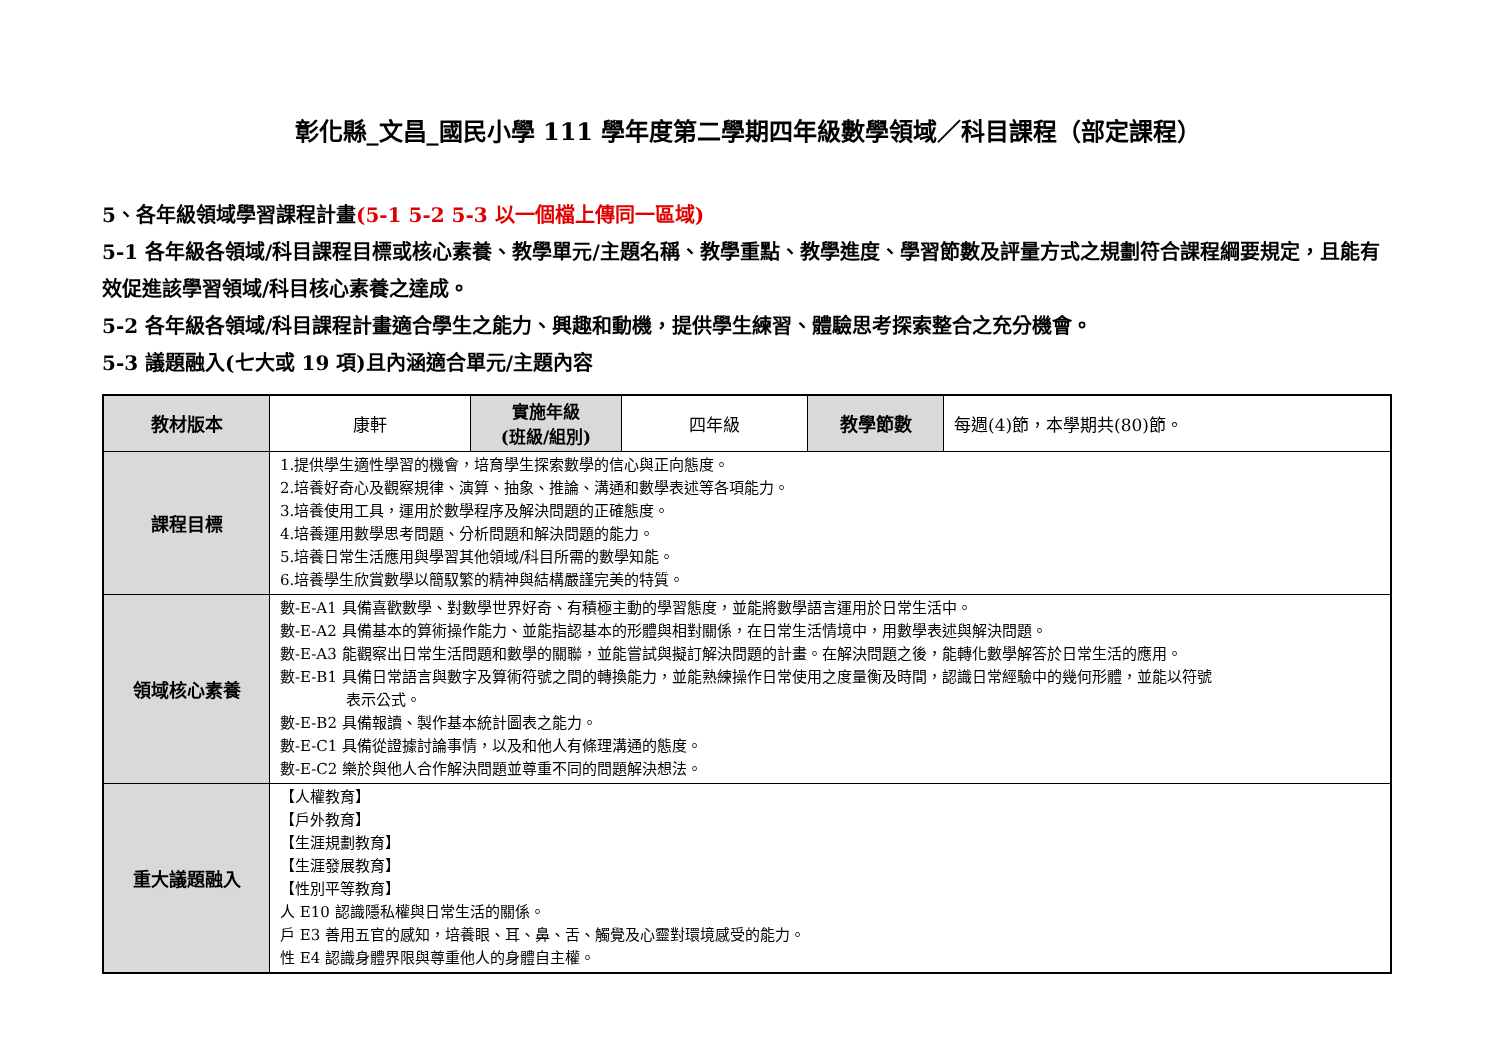彰化縣_文昌_國民小學 111 學年度第二學期四年級數學領域／科目課程（部定課程）
5、各年級領域學習課程計畫(5-1 5-2 5-3 以一個檔上傳同一區域)
5-1 各年級各領域/科目課程目標或核心素養、教學單元/主題名稱、教學重點、教學進度、學習節數及評量方式之規劃符合課程綱要規定，且能有效促進該學習領域/科目核心素養之達成。
5-2 各年級各領域/科目課程計畫適合學生之能力、興趣和動機，提供學生練習、體驗思考探索整合之充分機會。
5-3 議題融入(七大或 19 項)且內涵適合單元/主題內容
| 教材版本 | 康軒 | 實施年級 (班級/組別) | 四年級 | 教學節數 | 每週(4)節，本學期共(80)節。 |
| 課程目標 | 1.提供學生適性學習的機會，培育學生探索數學的信心與正向態度。 2.培養好奇心及觀察規律、演算、抽象、推論、溝通和數學表述等各項能力。 3.培養使用工具，運用於數學程序及解決問題的正確態度。 4.培養運用數學思考問題、分析問題和解決問題的能力。 5.培養日常生活應用與學習其他領域/科目所需的數學知能。 6.培養學生欣賞數學以簡馭繁的精神與結構嚴謹完美的特質。 | | | | |
| 領域核心素養 | 數-E-A1 具備喜歡數學、對數學世界好奇、有積極主動的學習態度，並能將數學語言運用於日常生活中。 數-E-A2 具備基本的算術操作能力、並能指認基本的形體與相對關係，在日常生活情境中，用數學表述與解決問題。 數-E-A3 能觀察出日常生活問題和數學的關聯，並能嘗試與擬訂解決問題的計畫。在解決問題之後，能轉化數學解答於日常生活的應用。 數-E-B1 具備日常語言與數字及算術符號之間的轉換能力，並能熟練操作日常使用之度量衡及時間，認識日常經驗中的幾何形體，並能以符號 表示公式。 數-E-B2 具備報讀、製作基本統計圖表之能力。 數-E-C1 具備從證據討論事情，以及和他人有條理溝通的態度。 數-E-C2 樂於與他人合作解決問題並尊重不同的問題解決想法。 | | | | |
| 重大議題融入 | 【人權教育】 【戶外教育】 【生涯規劃教育】 【生涯發展教育】 【性別平等教育】 人 E10 認識隱私權與日常生活的關係。 戶 E3 善用五官的感知，培養眼、耳、鼻、舌、觸覺及心靈對環境感受的能力。 性 E4 認識身體界限與尊重他人的身體自主權。 | | | | |